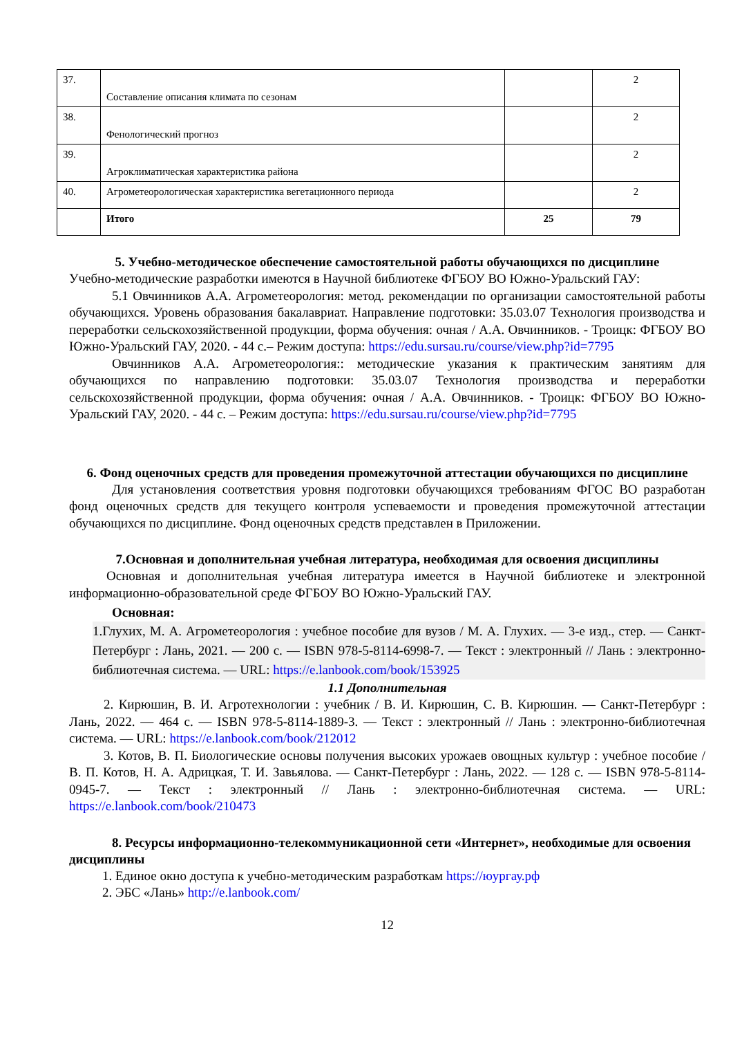| 37. | Составление описания климата по сезонам | | 2 |
| 38. | Фенологический прогноз | | 2 |
| 39. | Агроклиматическая характеристика района | | 2 |
| 40. | Агрометеорологическая характеристика вегетационного периода | | 2 |
| | Итого | 25 | 79 |
5. Учебно-методическое обеспечение самостоятельной работы обучающихся по дисциплине
Учебно-методические разработки имеются в Научной библиотеке ФГБОУ ВО Южно-Уральский ГАУ:
5.1 Овчинников А.А. Агрометеорология: метод. рекомендации по организации самостоятельной работы обучающихся. Уровень образования бакалавриат. Направление подготовки: 35.03.07 Технология производства и переработки сельскохозяйственной продукции, форма обучения: очная / А.А. Овчинников. - Троицк: ФГБОУ ВО Южно-Уральский ГАУ, 2020. - 44 с.– Режим доступа: https://edu.sursau.ru/course/view.php?id=7795
Овчинников А.А. Агрометеорология:: методические указания к практическим занятиям для обучающихся по направлению подготовки: 35.03.07 Технология производства и переработки сельскохозяйственной продукции, форма обучения: очная / А.А. Овчинников. - Троицк: ФГБОУ ВО Южно-Уральский ГАУ, 2020. - 44 с. – Режим доступа: https://edu.sursau.ru/course/view.php?id=7795
6. Фонд оценочных средств для проведения промежуточной аттестации обучающихся по дисциплине
Для установления соответствия уровня подготовки обучающихся требованиям ФГОС ВО разработан фонд оценочных средств для текущего контроля успеваемости и проведения промежуточной аттестации обучающихся по дисциплине. Фонд оценочных средств представлен в Приложении.
7.Основная и дополнительная учебная литература, необходимая для освоения дисциплины
Основная и дополнительная учебная литература имеется в Научной библиотеке и электронной информационно-образовательной среде ФГБОУ ВО Южно-Уральский ГАУ.
Основная:
1.Глухих, М. А. Агрометеорология : учебное пособие для вузов / М. А. Глухих. — 3-е изд., стер. — Санкт-Петербург : Лань, 2021. — 200 с. — ISBN 978-5-8114-6998-7. — Текст : электронный // Лань : электронно-библиотечная система. — URL: https://e.lanbook.com/book/153925
1.1 Дополнительная
2. Кирюшин, В. И. Агротехнологии : учебник / В. И. Кирюшин, С. В. Кирюшин. — Санкт-Петербург : Лань, 2022. — 464 с. — ISBN 978-5-8114-1889-3. — Текст : электронный // Лань : электронно-библиотечная система. — URL: https://e.lanbook.com/book/212012
3. Котов, В. П. Биологические основы получения высоких урожаев овощных культур : учебное пособие / В. П. Котов, Н. А. Адрицкая, Т. И. Завьялова. — Санкт-Петербург : Лань, 2022. — 128 с. — ISBN 978-5-8114-0945-7. — Текст : электронный // Лань : электронно-библиотечная система. — URL: https://e.lanbook.com/book/210473
8. Ресурсы информационно-телекоммуникационной сети «Интернет», необходимые для освоения дисциплины
1. Единое окно доступа к учебно-методическим разработкам https://юургау.рф
2. ЭБС «Лань» http://e.lanbook.com/
12